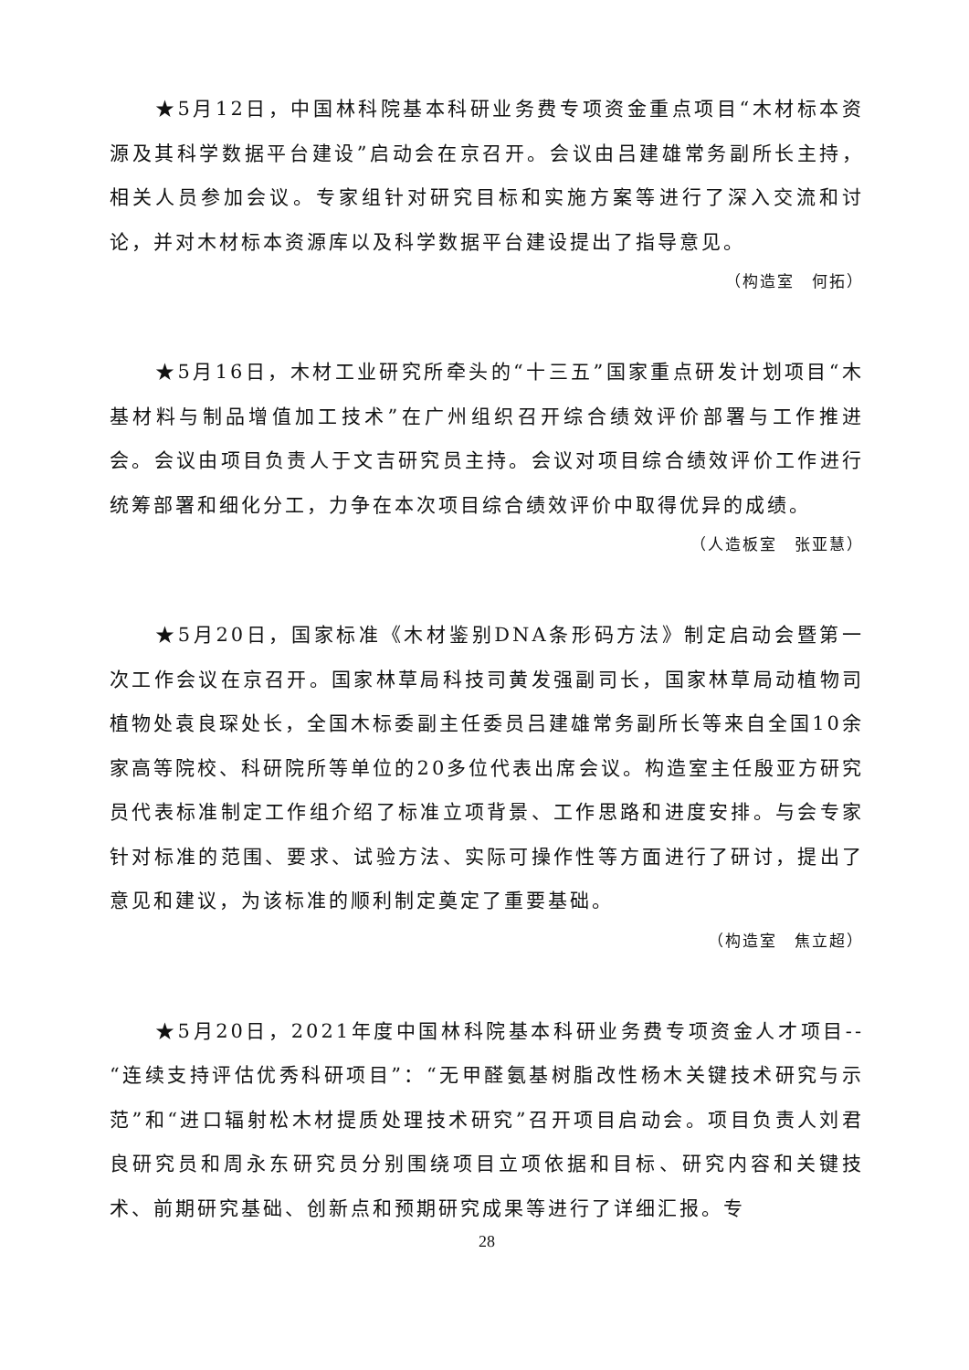★5月12日，中国林科院基本科研业务费专项资金重点项目“木材标本资源及其科学数据平台建设”启动会在京召开。会议由吕建雄常务副所长主持，相关人员参加会议。专家组针对研究目标和实施方案等进行了深入交流和讨论，并对木材标本资源库以及科学数据平台建设提出了指导意见。
（构造室　何拓）
★5月16日，木材工业研究所牵头的“十三五”国家重点研发计划项目“木基材料与制品增值加工技术”在广州组织召开综合绩效评价部署与工作推进会。会议由项目负责人于文吉研究员主持。会议对项目综合绩效评价工作进行统筹部署和细化分工，力争在本次项目综合绩效评价中取得优异的成绩。
（人造板室　张亚慧）
★5月20日，国家标准《木材鉴别DNA条形码方法》制定启动会暨第一次工作会议在京召开。国家林草局科技司黄发强副司长，国家林草局动植物司植物处袁良琛处长，全国木标委副主任委员吕建雄常务副所长等来自全国10余家高等院校、科研院所等单位的20多位代表出席会议。构造室主任殷亚方研究员代表标准制定工作组介绍了标准立项背景、工作思路和进度安排。与会专家针对标准的范围、要求、试验方法、实际可操作性等方面进行了研讨，提出了意见和建议，为该标准的顺利制定奠定了重要基础。
（构造室　焦立超）
★5月20日，2021年度中国林科院基本科研业务费专项资金人才项目--“连续支持评估优秀科研项目”：“无甲醛氨基树脂改性杨木关键技术研究与示范”和“进口辐射松木材提质处理技术研究”召开项目启动会。项目负责人刘君良研究员和周永东研究员分别围绕项目立项依据和目标、研究内容和关键技术、前期研究基础、创新点和预期研究成果等进行了详细汇报。专
28